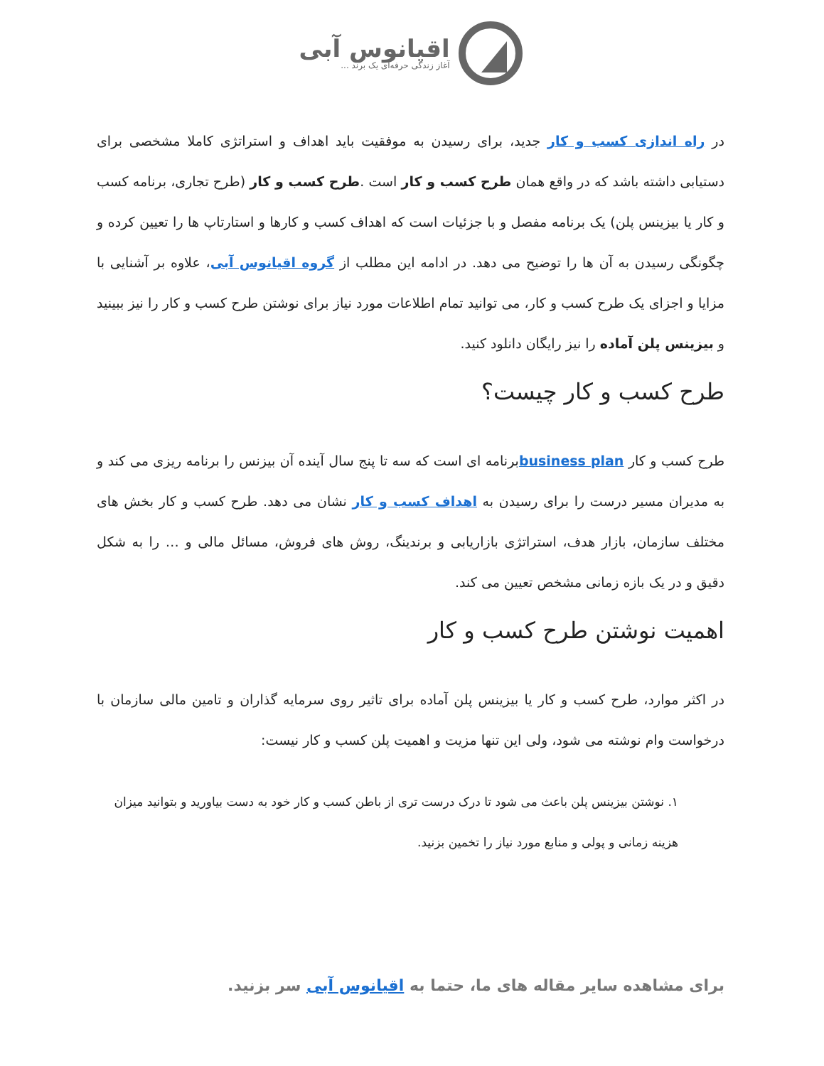اقیانوس آبی
آغاز زندگی حرفه‌ای یک برند ...
در راه اندازی کسب و کار جدید، برای رسیدن به موفقیت باید اهداف و استراتژی کاملا مشخصی برای دستیابی داشته باشد که در واقع همان طرح کسب و کار است .طرح کسب و کار (طرح تجاری، برنامه کسب و کار یا بیزینس پلن) یک برنامه مفصل و با جزئیات است که اهداف کسب و کارها و استارتاپ ها را تعیین کرده و چگونگی رسیدن به آن ها را توضیح می دهد. در ادامه این مطلب از گروه اقیانوس آبی، علاوه بر آشنایی با مزایا و اجزای یک طرح کسب و کار، می توانید تمام اطلاعات مورد نیاز برای نوشتن طرح کسب و کار را نیز ببینید و بیزینس پلن آماده را نیز رایگان دانلود کنید.
طرح کسب و کار چیست؟
طرح کسب و کار business planبرنامه ای است که سه تا پنج سال آینده آن بیزنس را برنامه ریزی می کند و به مدیران مسیر درست را برای رسیدن به اهداف کسب و کار نشان می دهد. طرح کسب و کار بخش های مختلف سازمان، بازار هدف، استراتژی بازاریابی و برندینگ، روش های فروش، مسائل مالی و … را به شکل دقیق و در یک بازه زمانی مشخص تعیین می کند.
اهمیت نوشتن طرح کسب و کار
در اکثر موارد، طرح کسب و کار یا بیزینس پلن آماده برای تاثیر روی سرمایه گذاران و تامین مالی سازمان با درخواست وام نوشته می شود، ولی این تنها مزیت و اهمیت پلن کسب و کار نیست:
۱. نوشتن بیزینس پلن باعث می شود تا درک درست تری از باطن کسب و کار خود به دست بیاورید و بتوانید میزان هزینه زمانی و پولی و منابع مورد نیاز را تخمین بزنید.
برای مشاهده سایر مقاله های ما، حتما به اقیانوس آبی سر بزنید.